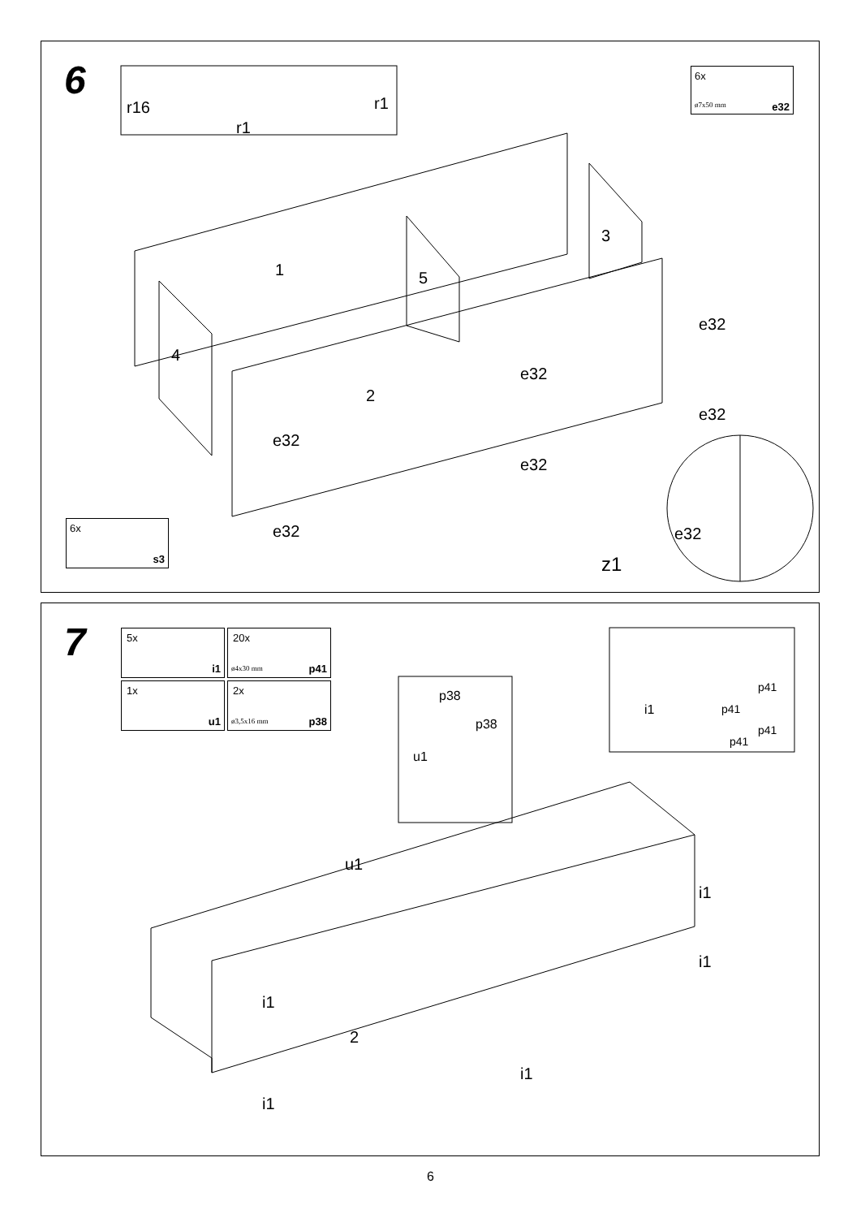6
r16
r1
r1
6x
ø7x50 mm e32
1 5
3
4
2
e32
e32
e32
e32
e32
e32 e32
z1
6x
s3
7 5x
i1
20x
ø4x30 mm p41
1x
u1
2x
ø3,5x16 mm p38
p38
p38
u1
i1
p41
p41
p41
p41
u1
i1
i1
i1
2
i1
i1
6